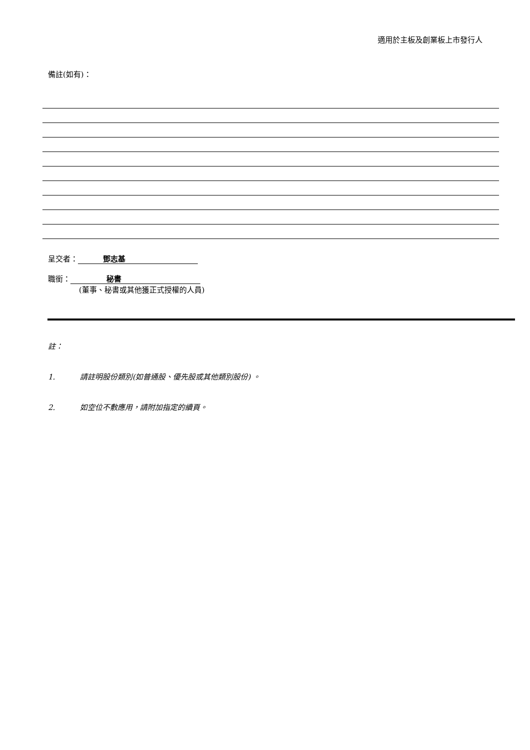適用於主板及創業板上市發行人
備註(如有)：
呈交者： 鄧志基
職銜： 秘書
(董事、秘書或其他獲正式授權的人員)
註：
1. 請註明股份類別(如普通股、優先股或其他類別股份) 。
2. 如空位不敷應用，請附加指定的續頁。